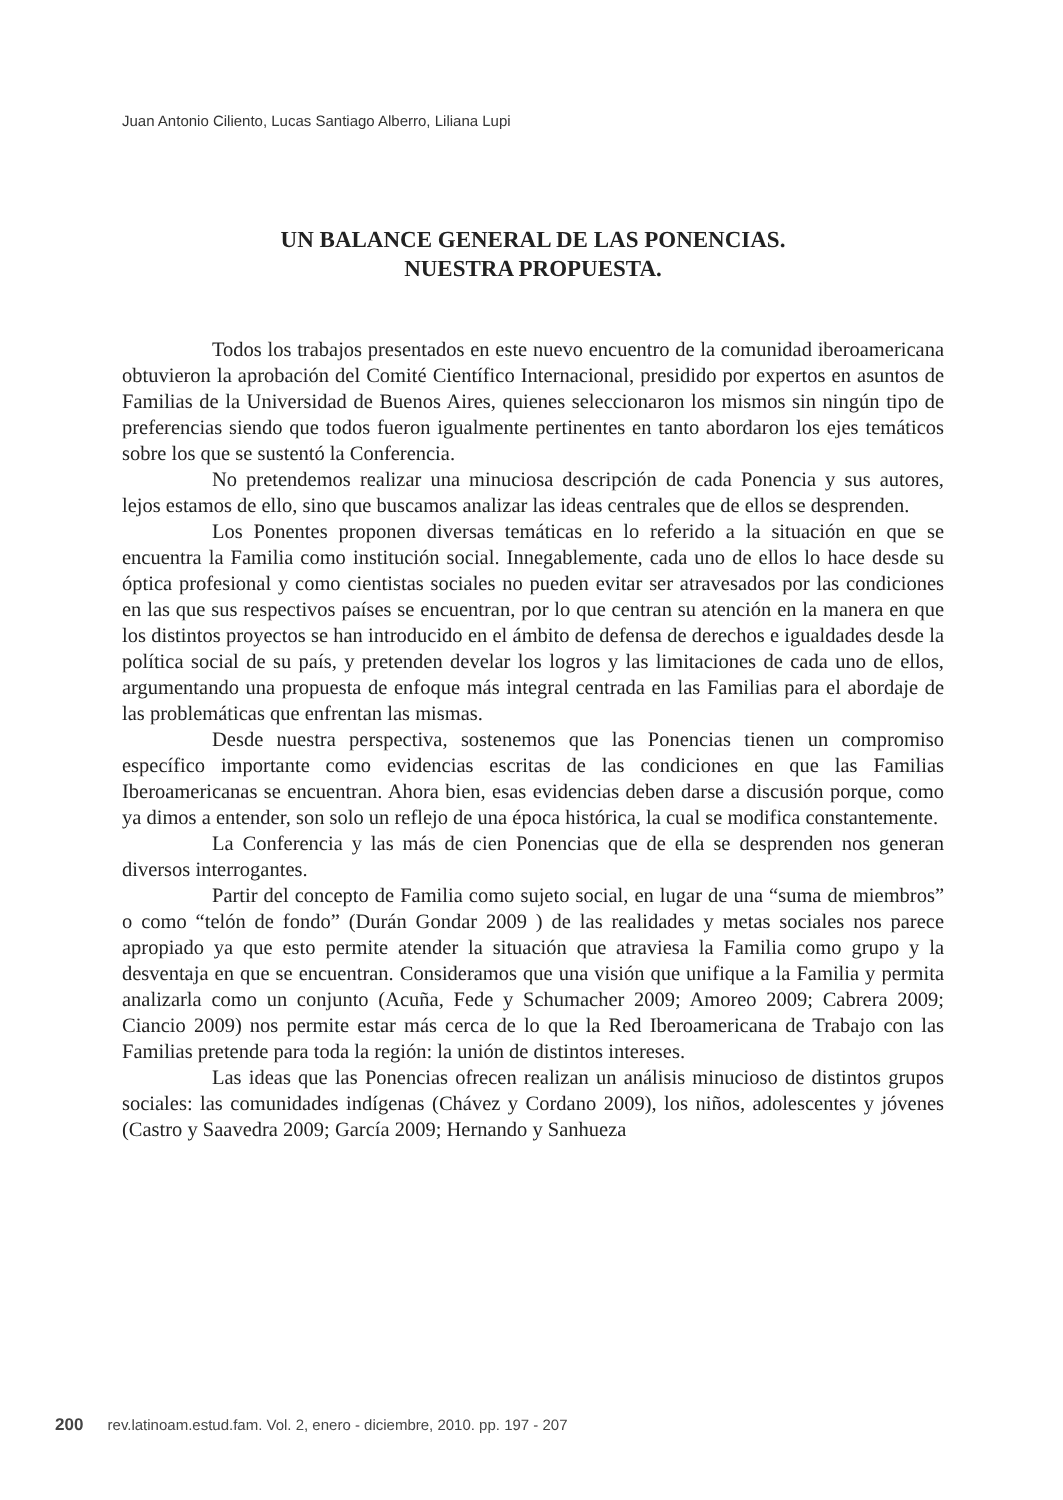Juan Antonio Ciliento, Lucas Santiago Alberro, Liliana Lupi
UN BALANCE GENERAL DE LAS PONENCIAS.
NUESTRA PROPUESTA.
Todos los trabajos presentados en este nuevo encuentro de la comunidad iberoamericana obtuvieron la aprobación del Comité Científico Internacional, presidido por expertos en asuntos de Familias de la Universidad de Buenos Aires, quienes seleccionaron los mismos sin ningún tipo de preferencias siendo que todos fueron igualmente pertinentes en tanto abordaron los ejes temáticos sobre los que se sustentó la Conferencia.
No pretendemos realizar una minuciosa descripción de cada Ponencia y sus autores, lejos estamos de ello, sino que buscamos analizar las ideas centrales que de ellos se desprenden.
Los Ponentes proponen diversas temáticas en lo referido a la situación en que se encuentra la Familia como institución social. Innegablemente, cada uno de ellos lo hace desde su óptica profesional y como cientistas sociales no pueden evitar ser atravesados por las condiciones en las que sus respectivos países se encuentran, por lo que centran su atención en la manera en que los distintos proyectos se han introducido en el ámbito de defensa de derechos e igualdades desde la política social de su país, y pretenden develar los logros y las limitaciones de cada uno de ellos, argumentando una propuesta de enfoque más integral centrada en las Familias para el abordaje de las problemáticas que enfrentan las mismas.
Desde nuestra perspectiva, sostenemos que las Ponencias tienen un compromiso específico importante como evidencias escritas de las condiciones en que las Familias Iberoamericanas se encuentran. Ahora bien, esas evidencias deben darse a discusión porque, como ya dimos a entender, son solo un reflejo de una época histórica, la cual se modifica constantemente.
La Conferencia y las más de cien Ponencias que de ella se desprenden nos generan diversos interrogantes.
Partir del concepto de Familia como sujeto social, en lugar de una “suma de miembros” o como “telón de fondo” (Durán Gondar 2009 ) de las realidades y metas sociales nos parece apropiado ya que esto permite atender la situación que atraviesa la Familia como grupo y la desventaja en que se encuentran. Consideramos que una visión que unifique a la Familia y permita analizarla como un conjunto (Acuña, Fede y Schumacher 2009; Amoreo 2009; Cabrera 2009; Ciancio 2009) nos permite estar más cerca de lo que la Red Iberoamericana de Trabajo con las Familias pretende para toda la región: la unión de distintos intereses.
Las ideas que las Ponencias ofrecen realizan un análisis minucioso de distintos grupos sociales: las comunidades indígenas (Chávez y Cordano 2009), los niños, adolescentes y jóvenes (Castro y Saavedra 2009; García 2009; Hernando y Sanhueza
200 rev.latinoam.estud.fam. Vol. 2, enero - diciembre, 2010. pp. 197 - 207